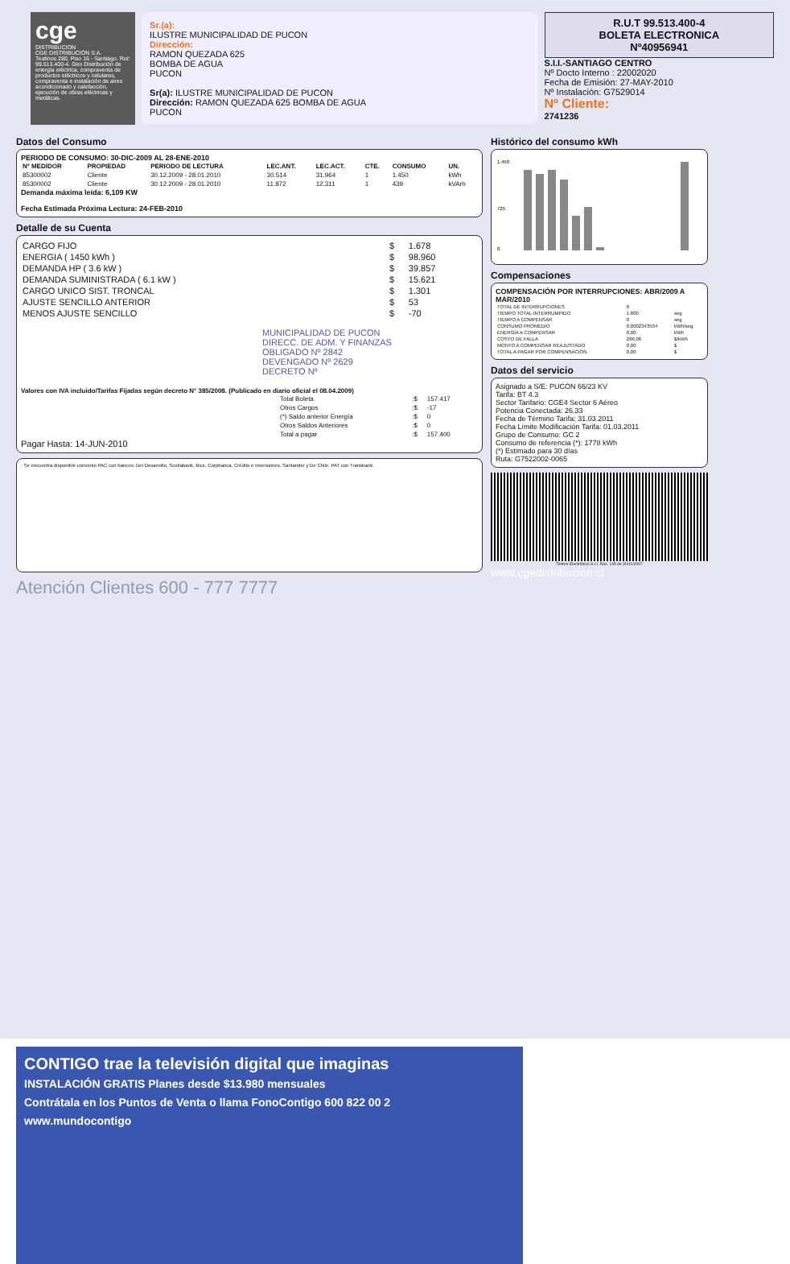cge
DISTRIBUCION
CGE DISTRIBUCIÓN S.A.
Teatinos 280, Piso 16 - Santiago. Rut: 99.513.400-4. Giro Distribución de energía eléctrica, compraventa de productos eléctricos y celulares, compraventa e instalación de aires acondicionado y calefacción, ejecución de obras eléctricas y metálicas.
Sr.(a):
ILUSTRE MUNICIPALIDAD DE PUCON
Dirección:
RAMON QUEZADA 625
BOMBA DE AGUA
PUCON
Sr(a): ILUSTRE MUNICIPALIDAD DE PUCON
Dirección: RAMON QUEZADA 625 BOMBA DE AGUA
PUCON
R.U.T 99.513.400-4
BOLETA ELECTRONICA
Nº40956941
S.I.I.-SANTIAGO CENTRO
Nº Docto Interno : 22002020
Fecha de Emisión: 27-MAY-2010
Nº Instalación: G7529014
Nº Cliente:
2741236
Datos del Consumo
PERIODO DE CONSUMO: 30-DIC-2009 AL 28-ENE-2010
| Nº MEDIDOR | PROPIEDAD | PERIODO DE LECTURA | LEC.ANT. | LEC.ACT. | CTE. | CONSUMO | UN. |
| --- | --- | --- | --- | --- | --- | --- | --- |
| 85300002 | Cliente | 30.12.2009 - 28.01.2010 | 30.514 | 31.964 | 1 | 1.450 | kWh |
| 85300002 | Cliente | 30.12.2009 - 28.01.2010 | 11.872 | 12.311 | 1 | 439 | kVArh |
Demanda máxima leída: 6,109 KW
Fecha Estimada Próxima Lectura: 24-FEB-2010
Detalle de su Cuenta
| CARGO FIJO | $ | 1.678 |
| ENERGIA ( 1450 kWh ) | $ | 98.960 |
| DEMANDA HP ( 3.6 kW ) | $ | 39.857 |
| DEMANDA SUMINISTRADA ( 6.1 kW ) | $ | 15.621 |
| CARGO UNICO SIST. TRONCAL | $ | 1.301 |
| AJUSTE SENCILLO ANTERIOR | $ | 53 |
| MENOS AJUSTE SENCILLO | $ | -70 |
MUNICIPALIDAD DE PUCON
DIRECC. DE ADM. Y FINANZAS
OBLIGADO Nº 2842
DEVENGADO Nº 2629
DECRETO Nº
Valores con IVA incluido/Tarifas Fijadas según decreto N° 385/2008. (Publicado en diario oficial el 08.04.2009)
| Total Boleta | :$ | 157.417 |
| Otros Cargos | :$ | -17 |
| (*) Saldo anterior Energía | :$ | 0 |
| Otros Saldos Anteriores | :$ | 0 |
| Total a pagar | :$ | 157.400 |
Pagar Hasta: 14-JUN-2010
· Se encuentra disponible convenio PAC con bancos: Del Desarrollo, Scotiabank, Bice, Corpbanca, Crédito e Inversiones, Santander y De Chile. PAT con Transbank.
Atención Clientes 600 - 777 7777
Histórico del consumo kWh
1.450
725
0
Compensaciones
COMPENSACIÓN POR INTERRUPCIONES: ABR/2009 A MAR/2010
| TOTAL DE INTERRUPCIONES | 0 | |
| TIEMPO TOTAL INTERRUMPIDO | 1.800 | seg |
| TIEMPO A COMPENSAR | 0 | seg |
| CONSUMO PROMEDIO | 0,0002343534 | kWh/seg |
| ENERGÍA A COMPENSAR | 0,00 | kWh |
| COSTO DE FALLA | 266,06 | $/kWh |
| MONTO A COMPENSAR REAJUSTADO | 0,00 | $ |
| TOTAL A PAGAR POR COMPENSACIÓN | 0,00 | $ |
Datos del servicio
Asignado a S/E: PUCÓN 66/23 KV
Tarifa: BT 4.3
Sector Tarifario: CGE4 Sector 6 Aéreo
Potencia Conectada: 26.33
Fecha de Término Tarifa: 31.03.2011
Fecha Límite Modificación Tarifa: 01.03.2011
Grupo de Consumo: GC 2
Consumo de referencia (*): 1778 kWh
(*) Estimado para 30 días
Ruta: G7522002-0065
Timbre Electrónico S.I.I. Res. 145 de 30/11/2007
www.cgedistribucion.cl
CONTIGO trae la televisión digital que imaginas
INSTALACIÓN GRATIS Planes desde $13.980 mensuales
Contrátala en los Puntos de Venta o llama FonoContigo 600 822 00 2
www.mundocontigo